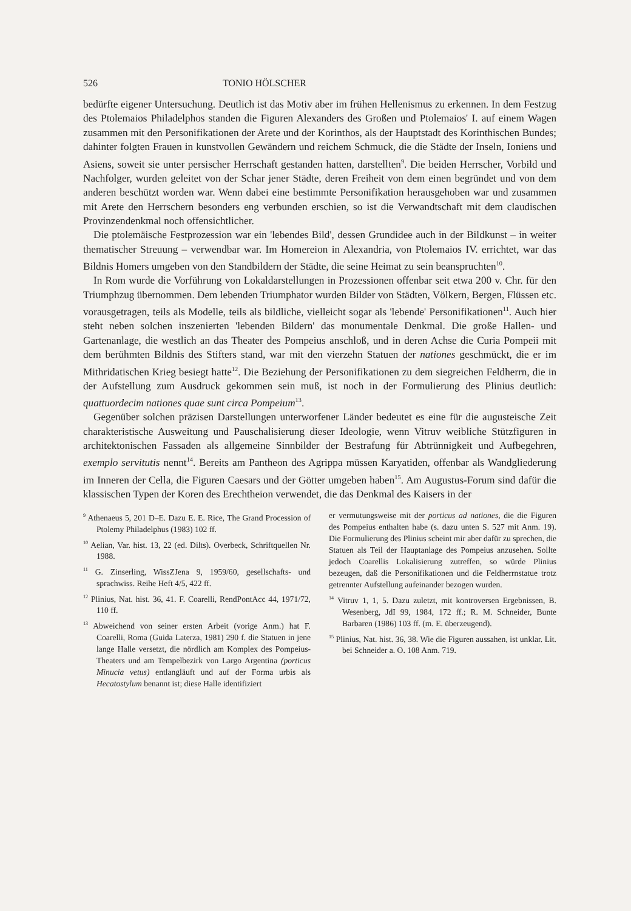526 TONIO HÖLSCHER
bedürfte eigener Untersuchung. Deutlich ist das Motiv aber im frühen Hellenismus zu erkennen. In dem Festzug des Ptolemaios Philadelphos standen die Figuren Alexanders des Großen und Ptolemaios' I. auf einem Wagen zusammen mit den Personifikationen der Arete und der Korinthos, als der Hauptstadt des Korinthischen Bundes; dahinter folgten Frauen in kunstvollen Gewändern und reichem Schmuck, die die Städte der Inseln, Ioniens und Asiens, soweit sie unter persischer Herrschaft gestanden hatten, darstellten<sup>9</sup>. Die beiden Herrscher, Vorbild und Nachfolger, wurden geleitet von der Schar jener Städte, deren Freiheit von dem einen begründet und von dem anderen beschützt worden war. Wenn dabei eine bestimmte Personifikation herausgehoben war und zusammen mit Arete den Herrschern besonders eng verbunden erschien, so ist die Verwandtschaft mit dem claudischen Provinzendenkmal noch offensichtlicher.
Die ptolemäische Festprozession war ein 'lebendes Bild', dessen Grundidee auch in der Bildkunst – in weiter thematischer Streuung – verwendbar war. Im Homereion in Alexandria, von Ptolemaios IV. errichtet, war das Bildnis Homers umgeben von den Standbildern der Städte, die seine Heimat zu sein beanspruchten<sup>10</sup>.
In Rom wurde die Vorführung von Lokaldarstellungen in Prozessionen offenbar seit etwa 200 v. Chr. für den Triumphzug übernommen. Dem lebenden Triumphator wurden Bilder von Städten, Völkern, Bergen, Flüssen etc. vorausgetragen, teils als Modelle, teils als bildliche, vielleicht sogar als 'lebende' Personifikationen<sup>11</sup>. Auch hier steht neben solchen inszenierten 'lebenden Bildern' das monumentale Denkmal. Die große Hallen- und Gartenanlage, die westlich an das Theater des Pompeius anschloß, und in deren Achse die Curia Pompeii mit dem berühmten Bildnis des Stifters stand, war mit den vierzehn Statuen der nationes geschmückt, die er im Mithridatischen Krieg besiegt hatte<sup>12</sup>. Die Beziehung der Personifikationen zu dem siegreichen Feldherrn, die in der Aufstellung zum Ausdruck gekommen sein muß, ist noch in der Formulierung des Plinius deutlich: quattuordecim nationes quae sunt circa Pompeium<sup>13</sup>.
Gegenüber solchen präzisen Darstellungen unterworfener Länder bedeutet es eine für die augusteische Zeit charakteristische Ausweitung und Pauschalisierung dieser Ideologie, wenn Vitruv weibliche Stützfiguren in architektonischen Fassaden als allgemeine Sinnbilder der Bestrafung für Abtrünnigkeit und Aufbegehren, exemplo servitutis nennt<sup>14</sup>. Bereits am Pantheon des Agrippa müssen Karyatiden, offenbar als Wandgliederung im Inneren der Cella, die Figuren Caesars und der Götter umgeben haben<sup>15</sup>. Am Augustus-Forum sind dafür die klassischen Typen der Koren des Erechtheion verwendet, die das Denkmal des Kaisers in der
<sup>9</sup> Athenaeus 5, 201 D–E. Dazu E. E. Rice, The Grand Procession of Ptolemy Philadelphus (1983) 102 ff.
<sup>10</sup> Aelian, Var. hist. 13, 22 (ed. Dilts). Overbeck, Schriftquellen Nr. 1988.
<sup>11</sup> G. Zinserling, WissZJena 9, 1959/60, gesellschafts- und sprachwiss. Reihe Heft 4/5, 422 ff.
<sup>12</sup> Plinius, Nat. hist. 36, 41. F. Coarelli, RendPontAcc 44, 1971/72, 110 ff.
<sup>13</sup> Abweichend von seiner ersten Arbeit (vorige Anm.) hat F. Coarelli, Roma (Guida Laterza, 1981) 290 f. die Statuen in jene lange Halle versetzt, die nördlich am Komplex des Pompeius-Theaters und am Tempelbezirk von Largo Argentina (porticus Minucia vetus) entlangläuft und auf der Forma urbis als Hecatostylum benannt ist; diese Halle identifiziert
er vermutungsweise mit der porticus ad nationes, die die Figuren des Pompeius enthalten habe (s. dazu unten S. 527 mit Anm. 19). Die Formulierung des Plinius scheint mir aber dafür zu sprechen, die Statuen als Teil der Hauptanlage des Pompeius anzusehen. Sollte jedoch Coarellis Lokalisierung zutreffen, so würde Plinius bezeugen, daß die Personifikationen und die Feldherrnstatue trotz getrennter Aufstellung aufeinander bezogen wurden.
<sup>14</sup> Vitruv 1, 1, 5. Dazu zuletzt, mit kontroversen Ergebnissen, B. Wesenberg, JdI 99, 1984, 172 ff.; R. M. Schneider, Bunte Barbaren (1986) 103 ff. (m. E. überzeugend).
<sup>15</sup> Plinius, Nat. hist. 36, 38. Wie die Figuren aussahen, ist unklar. Lit. bei Schneider a. O. 108 Anm. 719.